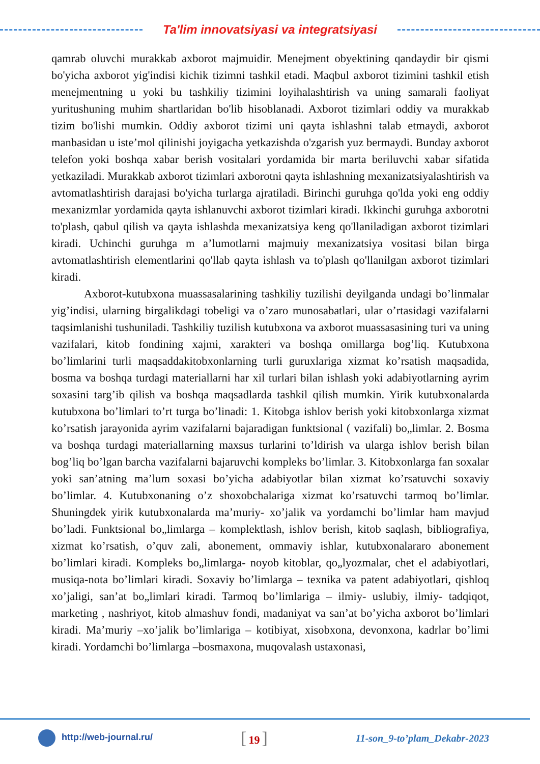Ta'lim innovatsiyasi va integratsiyasi
qamrab oluvchi murakkab axborot majmuidir. Menejment obyektining qandaydir bir qismi bo'yicha axborot yig'indisi kichik tizimni tashkil etadi. Maqbul axborot tizimini tashkil etish menejmentning u yoki bu tashkiliy tizimini loyihalashtirish va uning samarali faoliyat yuritushuning muhim shartlaridan bo'lib hisoblanadi. Axborot tizimlari oddiy va murakkab tizim bo'lishi mumkin. Oddiy axborot tizimi uni qayta ishlashni talab etmaydi, axborot manbasidan u iste’mol qilinishi joyigacha yetkazishda o'zgarish yuz bermaydi. Bunday axborot telefon yoki boshqa xabar berish vositalari yordamida bir marta beriluvchi xabar sifatida yetkaziladi. Murakkab axborot tizimlari axborotni qayta ishlashning mexanizatsiyalashtirish va avtomatlashtirish darajasi bo'yicha turlarga ajratiladi. Birinchi guruhga qo'lda yoki eng oddiy mexanizmlar yordamida qayta ishlanuvchi axborot tizimlari kiradi. Ikkinchi guruhga axborotni to'plash, qabul qilish va qayta ishlashda mexanizatsiya keng qo'llaniladigan axborot tizimlari kiradi. Uchinchi guruhga m a’lumotlarni majmuiy mexanizatsiya vositasi bilan birga avtomatlashtirish elementlarini qo'llab qayta ishlash va to'plash qo'llanilgan axborot tizimlari kiradi.
Axborot-kutubxona muassasalarining tashkiliy tuzilishi deyilganda undagi bo’linmalar yig’indisi, ularning birgalikdagi tobeligi va o’zaro munosabatlari, ular o’rtasidagi vazifalarni taqsimlanishi tushuniladi. Tashkiliy tuzilish kutubxona va axborot muassasasining turi va uning vazifalari, kitob fondining xajmi, xarakteri va boshqa omillarga bog’liq. Kutubxona bo’limlarini turli maqsaddakitobxonlarning turli guruxlariga xizmat ko’rsatish maqsadida, bosma va boshqa turdagi materiallarni har xil turlari bilan ishlash yoki adabiyotlarning ayrim soxasini targ’ib qilish va boshqa maqsadlarda tashkil qilish mumkin. Yirik kutubxonalarda kutubxona bo’limlari to’rt turga bo’linadi: 1. Kitobga ishlov berish yoki kitobxonlarga xizmat ko’rsatish jarayonida ayrim vazifalarni bajaradigan funktsional ( vazifali) bo„limlar. 2. Bosma va boshqa turdagi materiallarning maxsus turlarini to’ldirish va ularga ishlov berish bilan bog’liq bo’lgan barcha vazifalarni bajaruvchi kompleks bo’limlar. 3. Kitobxonlarga fan soxalar yoki san’atning ma’lum soxasi bo’yicha adabiyotlar bilan xizmat ko’rsatuvchi soxaviy bo’limlar. 4. Kutubxonaning o’z shoxobchalariga xizmat ko’rsatuvchi tarmoq bo’limlar. Shuningdek yirik kutubxonalarda ma’muriy- xo’jalik va yordamchi bo’limlar ham mavjud bo’ladi. Funktsional bo„limlarga – komplektlash, ishlov berish, kitob saqlash, bibliografiya, xizmat ko’rsatish, o’quv zali, abonement, ommaviy ishlar, kutubxonalararo abonement bo’limlari kiradi. Kompleks bo„limlarga- noyob kitoblar, qo„lyozmalar, chet el adabiyotlari, musiqa-nota bo’limlari kiradi. Soxaviy bo’limlarga – texnika va patent adabiyotlari, qishloq xo’jaligi, san’at bo„limlari kiradi. Tarmoq bo’limlariga – ilmiy- uslubiy, ilmiy- tadqiqot, marketing , nashriyot, kitob almashuv fondi, madaniyat va san’at bo’yicha axborot bo’limlari kiradi. Ma’muriy –xo’jalik bo’limlariga – kotibiyat, xisobxona, devonxona, kadrlar bo’limi kiradi. Yordamchi bo’limlarga –bosmaxona, muqovalash ustaxonasi,
http://web-journal.ru/
[ 19 ]
11-son_9-to’plam_Dekabr-2023